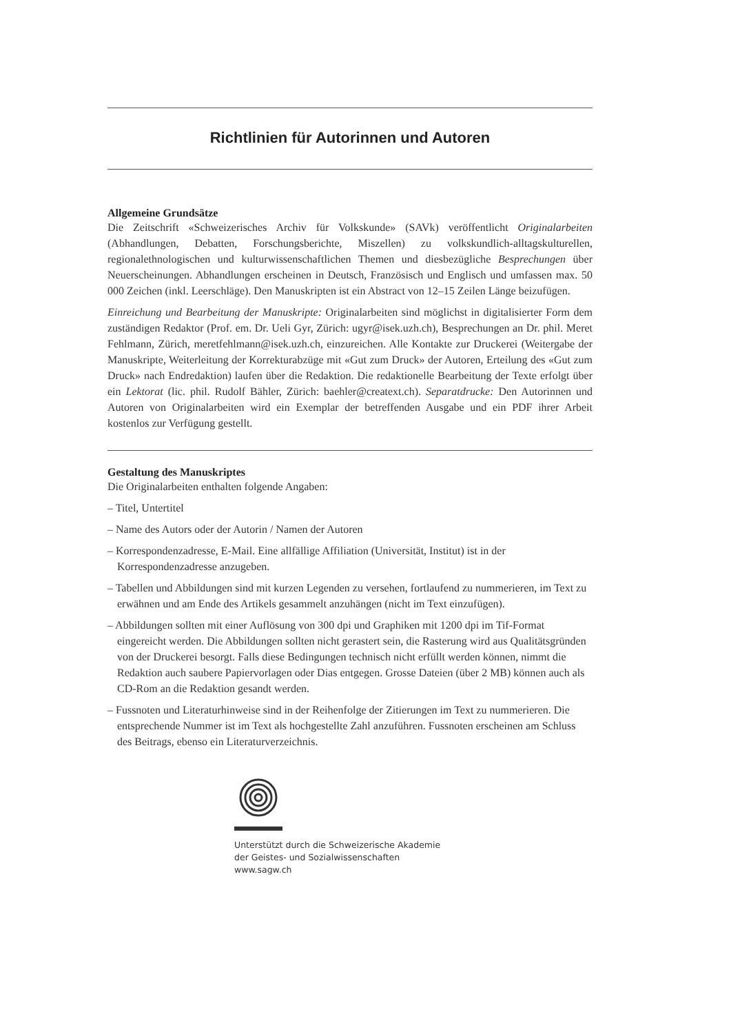Richtlinien für Autorinnen und Autoren
Allgemeine Grundsätze
Die Zeitschrift «Schweizerisches Archiv für Volkskunde» (SAVk) veröffentlicht Originalarbeiten (Abhandlungen, Debatten, Forschungsberichte, Miszellen) zu volkskundlich-alltagskulturellen, regionalethnologischen und kulturwissenschaftlichen Themen und diesbezügliche Besprechungen über Neuerscheinungen. Abhandlungen erscheinen in Deutsch, Französisch und Englisch und umfassen max. 50 000 Zeichen (inkl. Leerschläge). Den Manuskripten ist ein Abstract von 12–15 Zeilen Länge beizufügen.
Einreichung und Bearbeitung der Manuskripte: Originalarbeiten sind möglichst in digitalisierter Form dem zuständigen Redaktor (Prof. em. Dr. Ueli Gyr, Zürich: ugyr@isek.uzh.ch), Besprechungen an Dr. phil. Meret Fehlmann, Zürich, meretfehlmann@isek.uzh.ch, einzureichen. Alle Kontakte zur Druckerei (Weitergabe der Manuskripte, Weiterleitung der Korrekturabzüge mit «Gut zum Druck» der Autoren, Erteilung des «Gut zum Druck» nach Endredaktion) laufen über die Redaktion. Die redaktionelle Bearbeitung der Texte erfolgt über ein Lektorat (lic. phil. Rudolf Bähler, Zürich: baehler@creatext.ch). Separatdrucke: Den Autorinnen und Autoren von Originalarbeiten wird ein Exemplar der betreffenden Ausgabe und ein PDF ihrer Arbeit kostenlos zur Verfügung gestellt.
Gestaltung des Manuskriptes
Die Originalarbeiten enthalten folgende Angaben:
– Titel, Untertitel
– Name des Autors oder der Autorin / Namen der Autoren
– Korrespondenzadresse, E-Mail. Eine allfällige Affiliation (Universität, Institut) ist in der Korrespondenzadresse anzugeben.
– Tabellen und Abbildungen sind mit kurzen Legenden zu versehen, fortlaufend zu nummerieren, im Text zu erwähnen und am Ende des Artikels gesammelt anzuhängen (nicht im Text einzufügen).
– Abbildungen sollten mit einer Auflösung von 300 dpi und Graphiken mit 1200 dpi im Tif-Format eingereicht werden. Die Abbildungen sollten nicht gerastert sein, die Rasterung wird aus Qualitätsgründen von der Druckerei besorgt. Falls diese Bedingungen technisch nicht erfüllt werden können, nimmt die Redaktion auch saubere Papiervorlagen oder Dias entgegen. Grosse Dateien (über 2 MB) können auch als CD-Rom an die Redaktion gesandt werden.
– Fussnoten und Literaturhinweise sind in der Reihenfolge der Zitierungen im Text zu nummerieren. Die entsprechende Nummer ist im Text als hochgestellte Zahl anzuführen. Fussnoten erscheinen am Schluss des Beitrags, ebenso ein Literaturverzeichnis.
Unterstützt durch die Schweizerische Akademie
der Geistes- und Sozialwissenschaften
www.sagw.ch